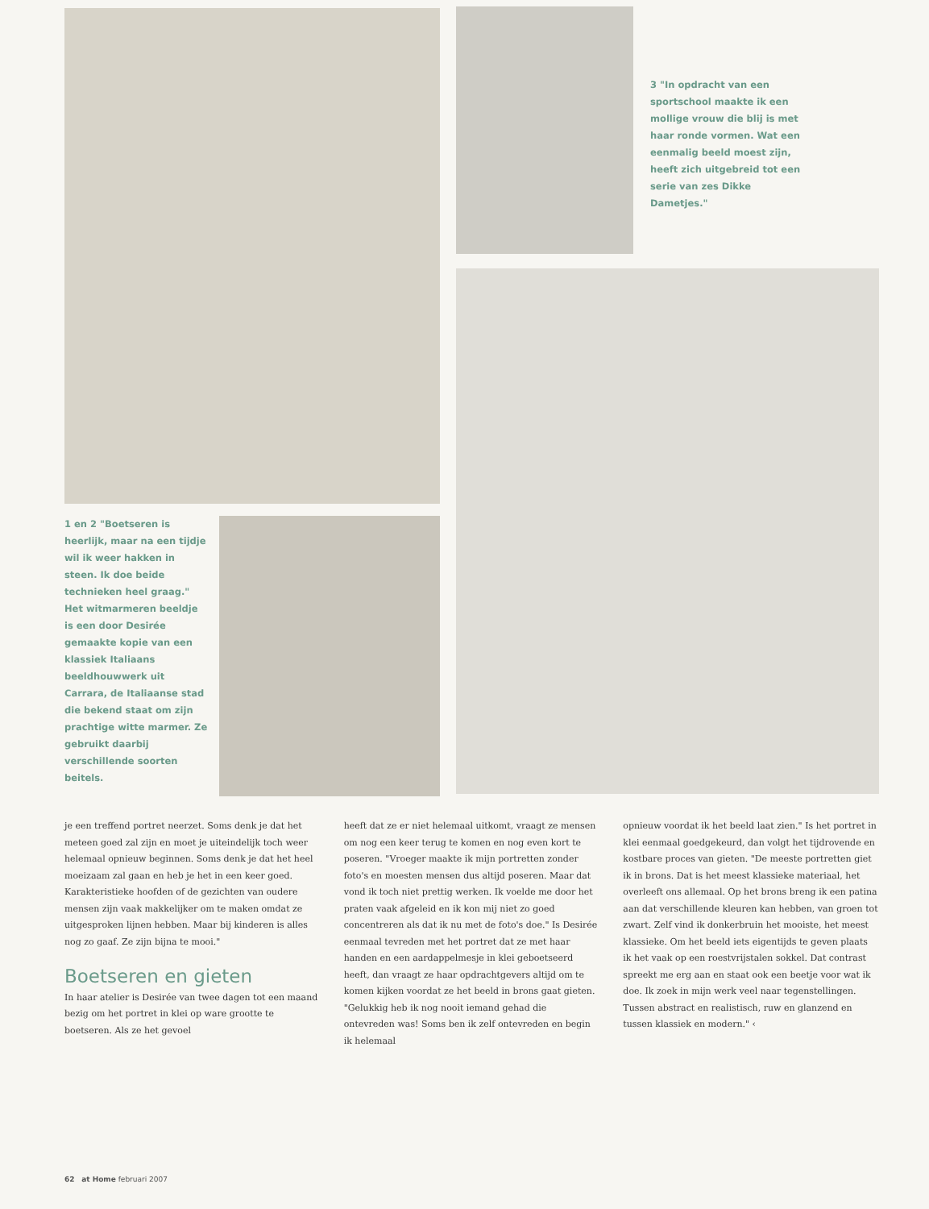3 "In opdracht van een sportschool maakte ik een mollige vrouw die blij is met haar ronde vormen. Wat een eenmalig beeld moest zijn, heeft zich uitgebreid tot een serie van zes Dikke Dametjes."
1 en 2 "Boetseren is heerlijk, maar na een tijdje wil ik weer hakken in steen. Ik doe beide technieken heel graag." Het witmarmeren beeldje is een door Desirée gemaakte kopie van een klassiek Italiaans beeldhouwwerk uit Carrara, de Italiaanse stad die bekend staat om zijn prachtige witte marmer. Ze gebruikt daarbij verschillende soorten beitels.
je een treffend portret neerzet. Soms denk je dat het meteen goed zal zijn en moet je uiteindelijk toch weer helemaal opnieuw beginnen. Soms denk je dat het heel moeizaam zal gaan en heb je het in een keer goed. Karakteristieke hoofden of de gezichten van oudere mensen zijn vaak makkelijker om te maken omdat ze uitgesproken lijnen hebben. Maar bij kinderen is alles nog zo gaaf. Ze zijn bijna te mooi."
Boetseren en gieten
In haar atelier is Desirée van twee dagen tot een maand bezig om het portret in klei op ware grootte te boetseren. Als ze het gevoel
heeft dat ze er niet helemaal uitkomt, vraagt ze mensen om nog een keer terug te komen en nog even kort te poseren. "Vroeger maakte ik mijn portretten zonder foto's en moesten mensen dus altijd poseren. Maar dat vond ik toch niet prettig werken. Ik voelde me door het praten vaak afgeleid en ik kon mij niet zo goed concentreren als dat ik nu met de foto's doe." Is Desirée eenmaal tevreden met het portret dat ze met haar handen en een aardappelmesje in klei geboetseerd heeft, dan vraagt ze haar opdrachtgevers altijd om te komen kijken voordat ze het beeld in brons gaat gieten. "Gelukkig heb ik nog nooit iemand gehad die ontevreden was! Soms ben ik zelf ontevreden en begin ik helemaal
opnieuw voordat ik het beeld laat zien." Is het portret in klei eenmaal goedgekeurd, dan volgt het tijdrovende en kostbare proces van gieten. "De meeste portretten giet ik in brons. Dat is het meest klassieke materiaal, het overleeft ons allemaal. Op het brons breng ik een patina aan dat verschillende kleuren kan hebben, van groen tot zwart. Zelf vind ik donkerbruin het mooiste, het meest klassieke. Om het beeld iets eigentijds te geven plaats ik het vaak op een roestvrijstalen sokkel. Dat contrast spreekt me erg aan en staat ook een beetje voor wat ik doe. Ik zoek in mijn werk veel naar tegenstellingen. Tussen abstract en realistisch, ruw en glanzend en tussen klassiek en modern." ‹
62 at Home februari 2007